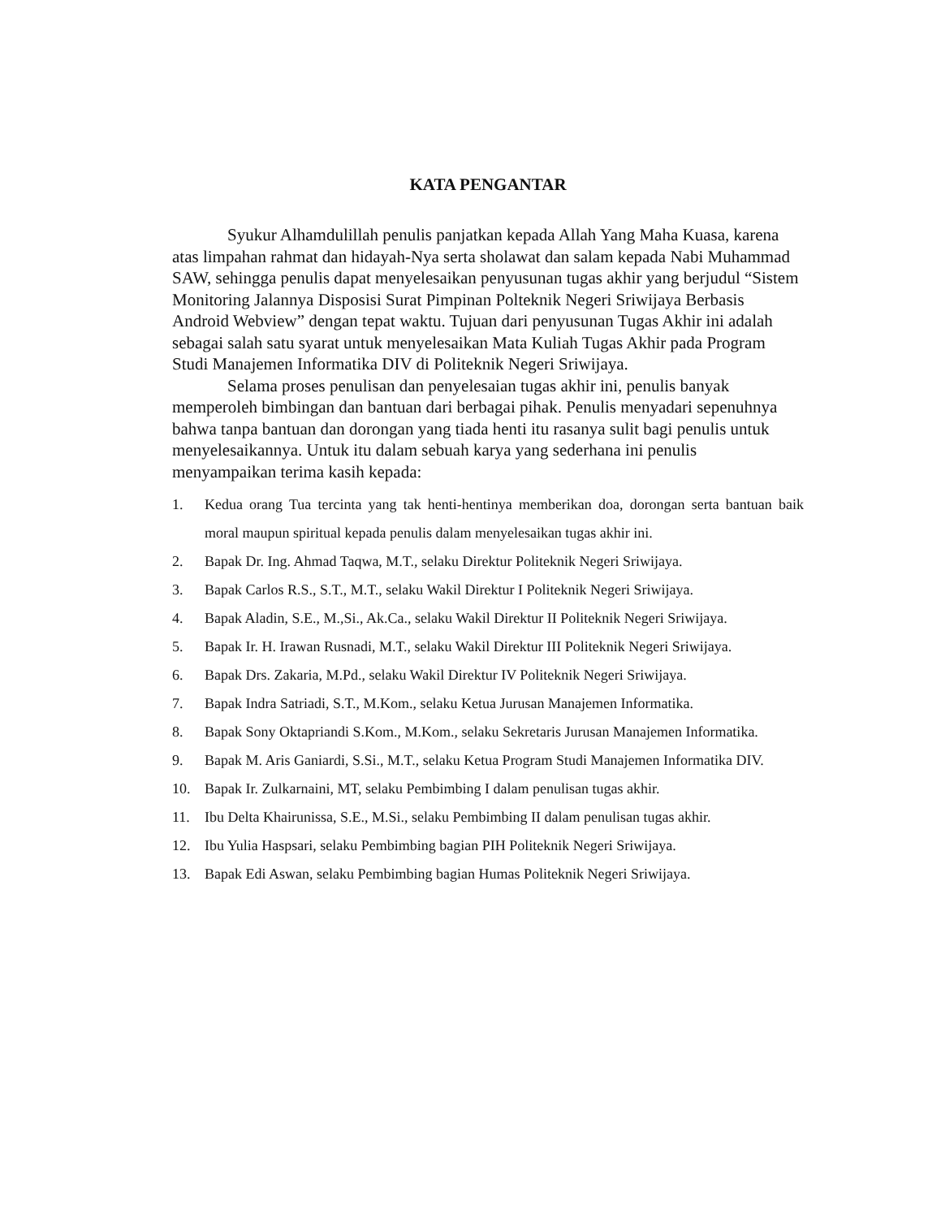KATA PENGANTAR
Syukur Alhamdulillah penulis panjatkan kepada Allah Yang Maha Kuasa, karena atas limpahan rahmat dan hidayah-Nya serta sholawat dan salam kepada Nabi Muhammad SAW, sehingga penulis dapat menyelesaikan penyusunan tugas akhir yang berjudul “Sistem Monitoring Jalannya Disposisi Surat Pimpinan Polteknik Negeri Sriwijaya Berbasis Android Webview” dengan tepat waktu. Tujuan dari penyusunan Tugas Akhir ini adalah sebagai salah satu syarat untuk menyelesaikan Mata Kuliah Tugas Akhir pada Program Studi Manajemen Informatika DIV di Politeknik Negeri Sriwijaya.
Selama proses penulisan dan penyelesaian tugas akhir ini, penulis banyak memperoleh bimbingan dan bantuan dari berbagai pihak. Penulis menyadari sepenuhnya bahwa tanpa bantuan dan dorongan yang tiada henti itu rasanya sulit bagi penulis untuk menyelesaikannya. Untuk itu dalam sebuah karya yang sederhana ini penulis menyampaikan terima kasih kepada:
1. Kedua orang Tua tercinta yang tak henti-hentinya memberikan doa, dorongan serta bantuan baik moral maupun spiritual kepada penulis dalam menyelesaikan tugas akhir ini.
2. Bapak Dr. Ing. Ahmad Taqwa, M.T., selaku Direktur Politeknik Negeri Sriwijaya.
3. Bapak Carlos R.S., S.T., M.T., selaku Wakil Direktur I Politeknik Negeri Sriwijaya.
4. Bapak Aladin, S.E., M.,Si., Ak.Ca., selaku Wakil Direktur II Politeknik Negeri Sriwijaya.
5. Bapak Ir. H. Irawan Rusnadi, M.T., selaku Wakil Direktur III Politeknik Negeri Sriwijaya.
6. Bapak Drs. Zakaria, M.Pd., selaku Wakil Direktur IV Politeknik Negeri Sriwijaya.
7. Bapak Indra Satriadi, S.T., M.Kom., selaku Ketua Jurusan Manajemen Informatika.
8. Bapak Sony Oktapriandi S.Kom., M.Kom., selaku Sekretaris Jurusan Manajemen Informatika.
9. Bapak M. Aris Ganiardi, S.Si., M.T., selaku Ketua Program Studi Manajemen Informatika DIV.
10. Bapak Ir. Zulkarnaini, MT, selaku Pembimbing I dalam penulisan tugas akhir.
11. Ibu Delta Khairunissa, S.E., M.Si., selaku Pembimbing II dalam penulisan tugas akhir.
12. Ibu Yulia Haspsari, selaku Pembimbing bagian PIH Politeknik Negeri Sriwijaya.
13. Bapak Edi Aswan, selaku Pembimbing bagian Humas Politeknik Negeri Sriwijaya.